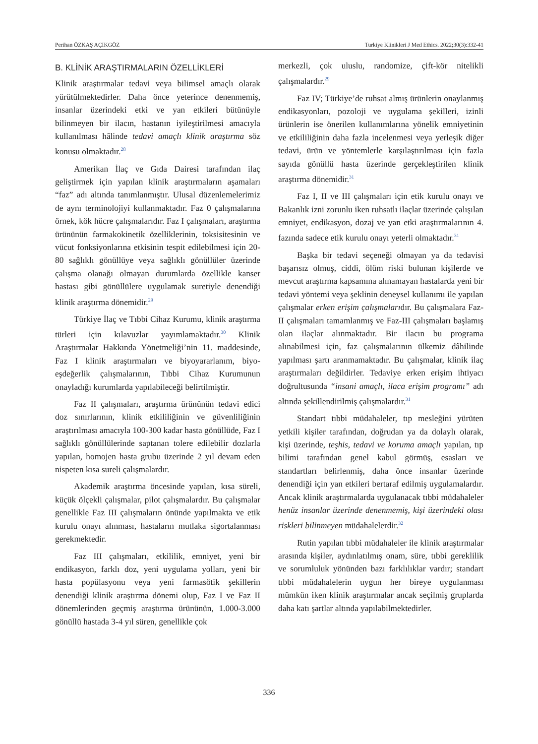Perihan ÖZKAŞ AÇIKGÖZ Turkiye Klinikleri J Med Ethics. 2022;30(3):332-41
B. KLİNİK ARAŞTIRMALARIN ÖZELLİKLERİ
Klinik araştırmalar tedavi veya bilimsel amaçlı olarak yürütülmektedirler. Daha önce yeterince denenmemiş, insanlar üzerindeki etki ve yan etkileri bütünüyle bilinmeyen bir ilacın, hastanın iyileştirilmesi amacıyla kullanılması hâlinde tedavi amaçlı klinik araştırma söz konusu olmaktadır.<sup>28</sup>
Amerikan İlaç ve Gıda Dairesi tarafından ilaç geliştirmek için yapılan klinik araştırmaların aşamaları “faz” adı altında tanımlanmıştır. Ulusal düzenlemelerimiz de aynı terminolojiyi kullanmaktadır. Faz 0 çalışmalarına örnek, kök hücre çalışmalarıdır. Faz I çalışmaları, araştırma ürününün farmakokinetik özelliklerinin, toksisitesinin ve vücut fonksiyonlarına etkisinin tespit edilebilmesi için 20-80 sağlıklı gönüllüye veya sağlıklı gönüllüler üzerinde çalışma olanağı olmayan durumlarda özellikle kanser hastası gibi gönüllülere uygulamak suretiyle denendiği klinik araştırma dönemidir.<sup>29</sup>
Türkiye İlaç ve Tıbbi Cihaz Kurumu, klinik araştırma türleri için kılavuzlar yayımlamaktadır.<sup>30</sup> Klinik Araştırmalar Hakkında Yönetmeliği’nin 11. maddesinde, Faz I klinik araştırmaları ve biyoyararlanım, biyo-eşdeğerlik çalışmalarının, Tıbbi Cihaz Kurumunun onayladığı kurumlarda yapılabileceği belirtilmiştir.
Faz II çalışmaları, araştırma ürününün tedavi edici doz sınırlarının, klinik etkililiğinin ve güvenliliğinin araştırılması amacıyla 100-300 kadar hasta gönüllüde, Faz I sağlıklı gönüllülerinde saptanan tolere edilebilir dozlarla yapılan, homojen hasta grubu üzerinde 2 yıl devam eden nispeten kısa sureli çalışmalardır.
Akademik araştırma öncesinde yapılan, kısa süreli, küçük ölçekli çalışmalar, pilot çalışmalardır. Bu çalışmalar genellikle Faz III çalışmaların önünde yapılmakta ve etik kurulu onayı alınması, hastaların mutlaka sigortalanması gerekmektedir.
Faz III çalışmaları, etkililik, emniyet, yeni bir endikasyon, farklı doz, yeni uygulama yolları, yeni bir hasta popülasyonu veya yeni farmasötik şekillerin denendiği klinik araştırma dönemi olup, Faz I ve Faz II dönemlerinden geçmiş araştırma ürününün, 1.000-3.000 gönüllü hastada 3-4 yıl süren, genellikle çok
merkezli, çok uluslu, randomize, çift-kör nitelikli çalışmalardır.<sup>29</sup>
Faz IV; Türkiye’de ruhsat almış ürünlerin onaylanmış endikasyonları, pozoloji ve uygulama şekilleri, izinli ürünlerin ise önerilen kullanımlarına yönelik emniyetinin ve etkililiğinin daha fazla incelenmesi veya yerleşik diğer tedavi, ürün ve yöntemlerle karşılaştırılması için fazla sayıda gönüllü hasta üzerinde gerçekleştirilen klinik araştırma dönemidir.<sup>31</sup>
Faz I, II ve III çalışmaları için etik kurulu onayı ve Bakanlık izni zorunlu iken ruhsatlı ilaçlar üzerinde çalışılan emniyet, endikasyon, dozaj ve yan etki araştırmalarının 4. fazında sadece etik kurulu onayı yeterli olmaktadır.<sup>31</sup>
Başka bir tedavi seçeneği olmayan ya da tedavisi başarısız olmuş, ciddi, ölüm riski bulunan kişilerde ve mevcut araştırma kapsamına alınamayan hastalarda yeni bir tedavi yöntemi veya şeklinin deneysel kullanımı ile yapılan çalışmalar erken erişim çalışmalarıdır. Bu çalışmalara Faz-II çalışmaları tamamlanmış ve Faz-III çalışmaları başlamış olan ilaçlar alınmaktadır. Bir ilacın bu programa alınabilmesi için, faz çalışmalarının ülkemiz dâhilinde yapılması şartı aranmamaktadır. Bu çalışmalar, klinik ilaç araştırmaları değildirler. Tedaviye erken erişim ihtiyacı doğrultusunda “insani amaçlı, ilaca erişim programı” adı altında şekillendirilmiş çalışmalardır.<sup>31</sup>
Standart tıbbi müdahaleler, tıp mesleğini yürüten yetkili kişiler tarafından, doğrudan ya da dolaylı olarak, kişi üzerinde, teşhis, tedavi ve koruma amaçlı yapılan, tıp bilimi tarafından genel kabul görmüş, esasları ve standartları belirlenmiş, daha önce insanlar üzerinde denendiği için yan etkileri bertaraf edilmiş uygulamalardır. Ancak klinik araştırmalarda uygulanacak tıbbi müdahaleler henüz insanlar üzerinde denenmemiş, kişi üzerindeki olası riskleri bilinmeyen müdahalelerdir.<sup>32</sup>
Rutin yapılan tıbbi müdahaleler ile klinik araştırmalar arasında kişiler, aydınlatılmış onam, süre, tıbbi gereklilik ve sorumluluk yönünden bazı farklılıklar vardır; standart tıbbi müdahalelerin uygun her bireye uygulanması mümkün iken klinik araştırmalar ancak seçilmiş gruplarda daha katı şartlar altında yapılabilmektedirler.
336